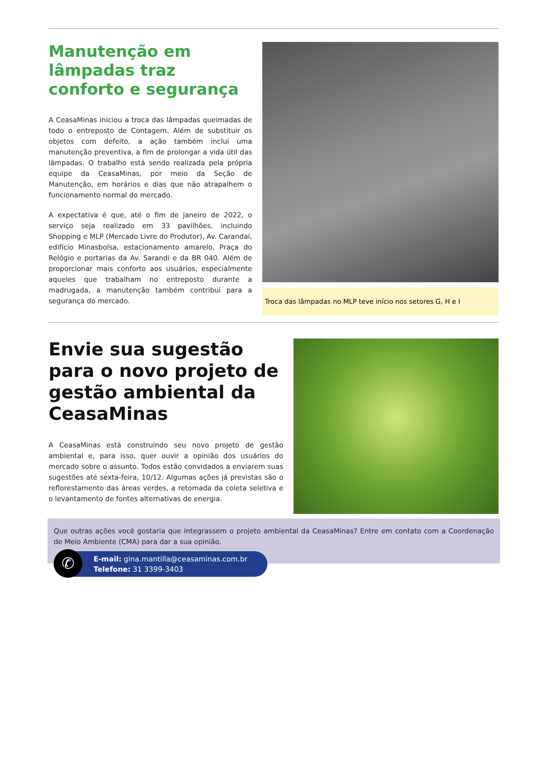Manutenção em lâmpadas traz conforto e segurança
A CeasaMinas iniciou a troca das lâmpadas queimadas de todo o entreposto de Contagem. Além de substituir os objetos com defeito, a ação também inclui uma manutenção preventiva, a fim de prolongar a vida útil das lâmpadas. O trabalho está sendo realizada pela própria equipe da CeasaMinas, por meio da Seção de Manutenção, em horários e dias que não atrapalhem o funcionamento normal do mercado.
A expectativa é que, até o fim de janeiro de 2022, o serviço seja realizado em 33 pavilhões, incluindo Shopping e MLP (Mercado Livre do Produtor), Av. Carandaí, edifício Minasbolsa, estacionamento amarelo, Praça do Relógio e portarias da Av. Sarandi e da BR 040. Além de proporcionar mais conforto aos usuários, especialmente aqueles que trabalham no entreposto durante a madrugada, a manutenção também contribui para a segurança do mercado.
Troca das lâmpadas no MLP teve início nos setores G, H e I
Envie sua sugestão para o novo projeto de gestão ambiental da CeasaMinas
A CeasaMinas está construindo seu novo projeto de gestão ambiental e, para isso, quer ouvir a opinião dos usuários do mercado sobre o assunto. Todos estão convidados a enviarem suas sugestões até sexta-feira, 10/12. Algumas ações já previstas são o reflorestamento das áreas verdes, a retomada da coleta seletiva e o levantamento de fontes alternativas de energia.
Que outras ações você gostaria que integrassem o projeto ambiental da CeasaMinas? Entre em contato com a Coordenação de Meio Ambiente (CMA) para dar a sua opinião.
✆
E-mail: gina.mantilla@ceasaminas.com.br
Telefone: 31 3399-3403